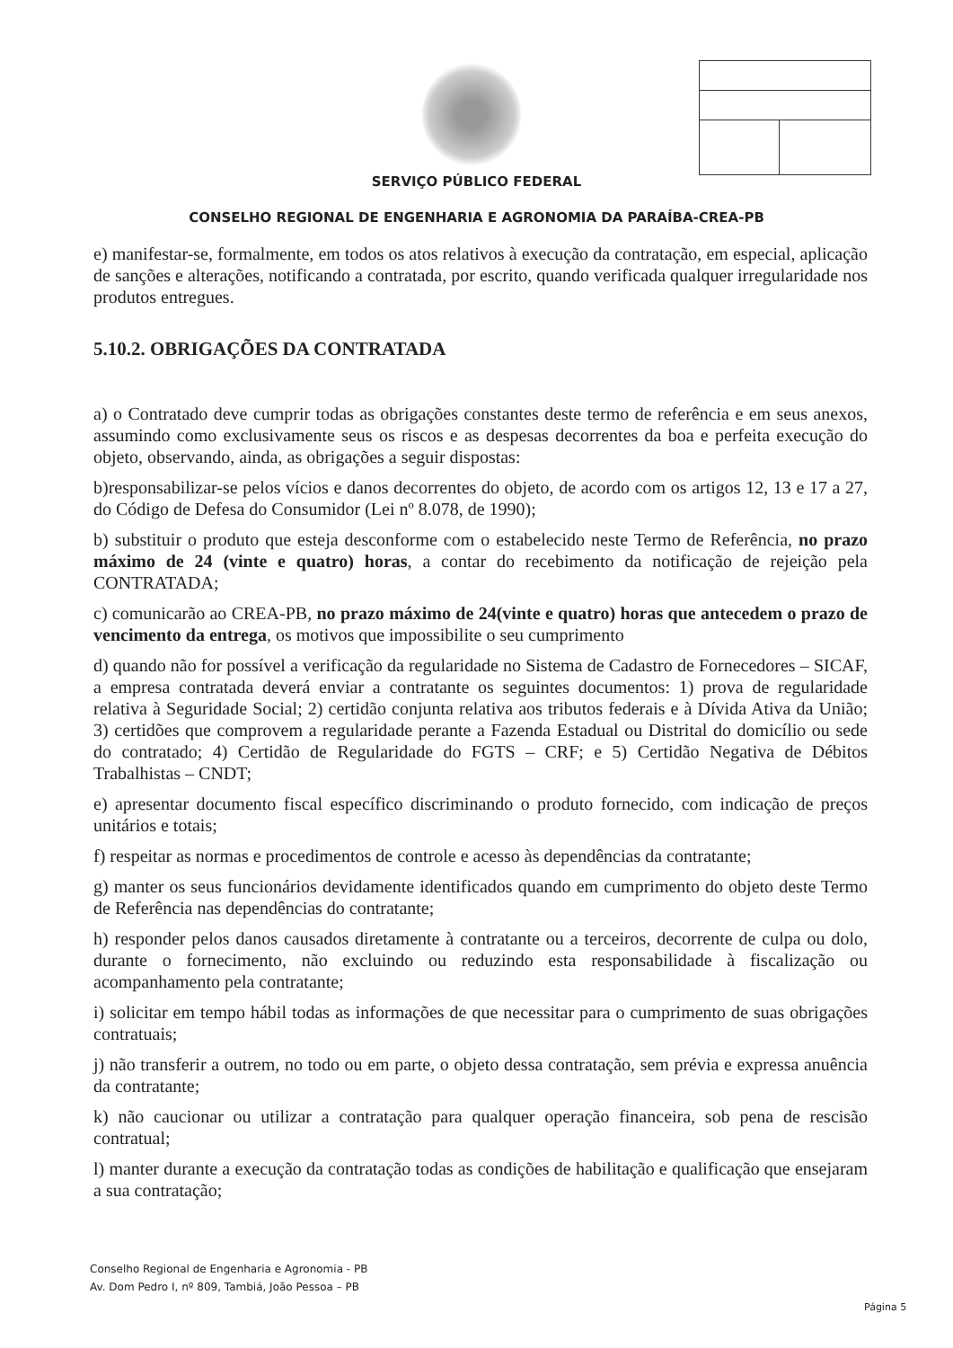SERVIÇO PÚBLICO FEDERAL
CONSELHO REGIONAL DE ENGENHARIA E AGRONOMIA DA PARAÍBA-CREA-PB
e) manifestar-se, formalmente, em todos os atos relativos à execução da contratação, em especial, aplicação de sanções e alterações, notificando a contratada, por escrito, quando verificada qualquer irregularidade nos produtos entregues.
5.10.2. OBRIGAÇÕES DA CONTRATADA
a) o Contratado deve cumprir todas as obrigações constantes deste termo de referência e em seus anexos, assumindo como exclusivamente seus os riscos e as despesas decorrentes da boa e perfeita execução do objeto, observando, ainda, as obrigações a seguir dispostas:
b)responsabilizar-se pelos vícios e danos decorrentes do objeto, de acordo com os artigos 12, 13 e 17 a 27, do Código de Defesa do Consumidor (Lei nº 8.078, de 1990);
b) substituir o produto que esteja desconforme com o estabelecido neste Termo de Referência, no prazo máximo de 24 (vinte e quatro) horas, a contar do recebimento da notificação de rejeição pela CONTRATADA;
c) comunicarão ao CREA-PB, no prazo máximo de 24(vinte e quatro) horas que antecedem o prazo de vencimento da entrega, os motivos que impossibilite o seu cumprimento
d) quando não for possível a verificação da regularidade no Sistema de Cadastro de Fornecedores – SICAF, a empresa contratada deverá enviar a contratante os seguintes documentos: 1) prova de regularidade relativa à Seguridade Social; 2) certidão conjunta relativa aos tributos federais e à Dívida Ativa da União; 3) certidões que comprovem a regularidade perante a Fazenda Estadual ou Distrital do domicílio ou sede do contratado; 4) Certidão de Regularidade do FGTS – CRF; e 5) Certidão Negativa de Débitos Trabalhistas – CNDT;
e) apresentar documento fiscal específico discriminando o produto fornecido, com indicação de preços unitários e totais;
f) respeitar as normas e procedimentos de controle e acesso às dependências da contratante;
g) manter os seus funcionários devidamente identificados quando em cumprimento do objeto deste Termo de Referência nas dependências do contratante;
h) responder pelos danos causados diretamente à contratante ou a terceiros, decorrente de culpa ou dolo, durante o fornecimento, não excluindo ou reduzindo esta responsabilidade à fiscalização ou acompanhamento pela contratante;
i) solicitar em tempo hábil todas as informações de que necessitar para o cumprimento de suas obrigações contratuais;
j) não transferir a outrem, no todo ou em parte, o objeto dessa contratação, sem prévia e expressa anuência da contratante;
k) não caucionar ou utilizar a contratação para qualquer operação financeira, sob pena de rescisão contratual;
l) manter durante a execução da contratação todas as condições de habilitação e qualificação que ensejaram a sua contratação;
Conselho Regional de Engenharia e Agronomia - PB
Av. Dom Pedro I, nº 809, Tambiá, João Pessoa – PB
Página 5